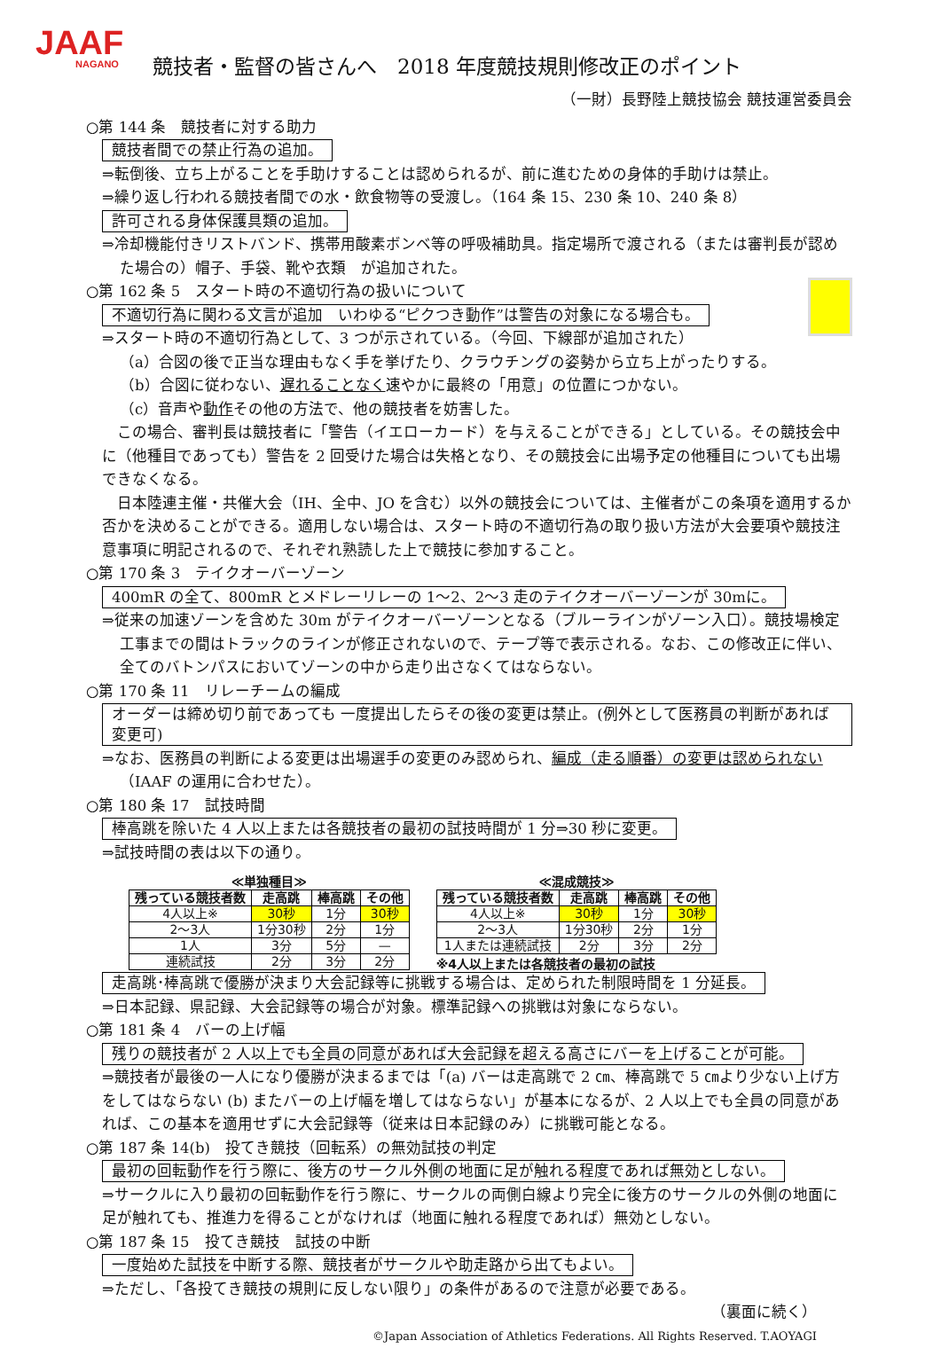JAAF
NAGANO
競技者・監督の皆さんへ　2018 年度競技規則修改正のポイント
（一財）長野陸上競技協会 競技運営委員会
○第 144 条　競技者に対する助力
競技者間での禁止行為の追加。
⇒転倒後、立ち上がることを手助けすることは認められるが、前に進むための身体的手助けは禁止。
⇒繰り返し行われる競技者間での水・飲食物等の受渡し。（164 条 15、230 条 10、240 条 8）
許可される身体保護具類の追加。
⇒冷却機能付きリストバンド、携帯用酸素ボンベ等の呼吸補助具。指定場所で渡される（または審判長が認めた場合の）帽子、手袋、靴や衣類　が追加された。
○第 162 条 5　スタート時の不適切行為の扱いについて
不適切行為に関わる文言が追加　いわゆる“ピクつき動作”は警告の対象になる場合も。
⇒スタート時の不適切行為として、3 つが示されている。（今回、下線部が追加された）
（a）合図の後で正当な理由もなく手を挙げたり、クラウチングの姿勢から立ち上がったりする。
（b）合図に従わない、遅れることなく速やかに最終の「用意」の位置につかない。
（c）音声や動作その他の方法で、他の競技者を妨害した。
　この場合、審判長は競技者に「警告（イエローカード）を与えることができる」としている。その競技会中に（他種目であっても）警告を 2 回受けた場合は失格となり、その競技会に出場予定の他種目についても出場できなくなる。
　日本陸連主催・共催大会（IH、全中、JO を含む）以外の競技会については、主催者がこの条項を適用するか否かを決めることができる。適用しない場合は、スタート時の不適切行為の取り扱い方法が大会要項や競技注意事項に明記されるので、それぞれ熟読した上で競技に参加すること。
○第 170 条 3　テイクオーバーゾーン
400mR の全て、800mR とメドレーリレーの 1～2、2～3 走のテイクオーバーゾーンが 30mに。
⇒従来の加速ゾーンを含めた 30m がテイクオーバーゾーンとなる（ブルーラインがゾーン入口）。競技場検定工事までの間はトラックのラインが修正されないので、テープ等で表示される。なお、この修改正に伴い、全てのバトンパスにおいてゾーンの中から走り出さなくてはならない。
○第 170 条 11　リレーチームの編成
オーダーは締め切り前であっても 一度提出したらその後の変更は禁止。(例外として医務員の判断があれば変更可)
⇒なお、医務員の判断による変更は出場選手の変更のみ認められ、編成（走る順番）の変更は認められない（IAAF の運用に合わせた）。
○第 180 条 17　試技時間
棒高跳を除いた 4 人以上または各競技者の最初の試技時間が 1 分⇒30 秒に変更。
⇒試技時間の表は以下の通り。
≪単独種目≫
| 残っている競技者数 | 走高跳 | 棒高跳 | その他 |
| --- | --- | --- | --- |
| 4人以上※ | 30秒 | 1分 | 30秒 |
| 2～3人 | 1分30秒 | 2分 | 1分 |
| 1人 | 3分 | 5分 | — |
| 連続試技 | 2分 | 3分 | 2分 |
≪混成競技≫
| 残っている競技者数 | 走高跳 | 棒高跳 | その他 |
| --- | --- | --- | --- |
| 4人以上※ | 30秒 | 1分 | 30秒 |
| 2～3人 | 1分30秒 | 2分 | 1分 |
| 1人または連続試技 | 2分 | 3分 | 2分 |
※4人以上または各競技者の最初の試技
走高跳･棒高跳で優勝が決まり大会記録等に挑戦する場合は、定められた制限時間を 1 分延長。
⇒日本記録、県記録、大会記録等の場合が対象。標準記録への挑戦は対象にならない。
○第 181 条 4　バーの上げ幅
残りの競技者が 2 人以上でも全員の同意があれば大会記録を超える高さにバーを上げることが可能。
⇒競技者が最後の一人になり優勝が決まるまでは「(a) バーは走高跳で 2 ㎝、棒高跳で 5 ㎝より少ない上げ方をしてはならない (b) またバーの上げ幅を増してはならない」が基本になるが、2 人以上でも全員の同意があれば、この基本を適用せずに大会記録等（従来は日本記録のみ）に挑戦可能となる。
○第 187 条 14(b)　投てき競技（回転系）の無効試技の判定
最初の回転動作を行う際に、後方のサークル外側の地面に足が触れる程度であれば無効としない。
⇒サークルに入り最初の回転動作を行う際に、サークルの両側白線より完全に後方のサークルの外側の地面に足が触れても、推進力を得ることがなければ（地面に触れる程度であれば）無効としない。
○第 187 条 15　投てき競技　試技の中断
一度始めた試技を中断する際、競技者がサークルや助走路から出てもよい。
⇒ただし、「各投てき競技の規則に反しない限り」の条件があるので注意が必要である。
（裏面に続く）
©Japan Association of Athletics Federations. All Rights Reserved. T.AOYAGI